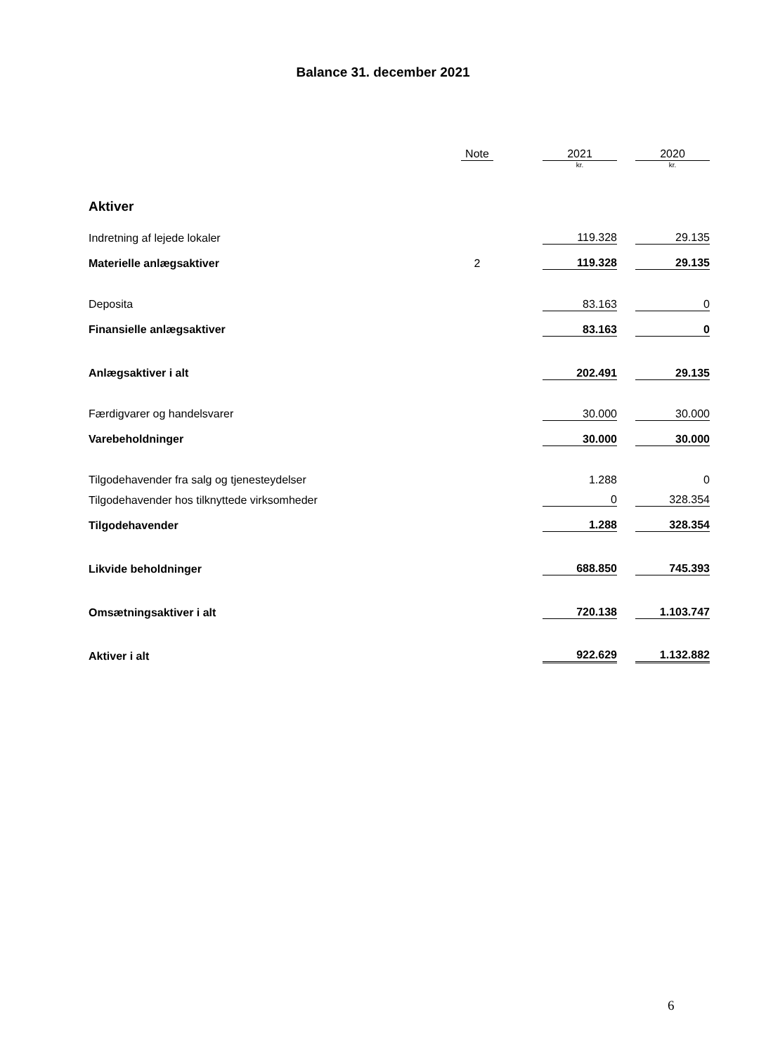Balance 31. december 2021
| | Note | | 2021 | | 2020 |
| --- | --- | --- | --- | --- | --- |
| | | | kr. | | kr. |
| Aktiver | | | | | |
| Indretning af lejede lokaler | | | 119.328 | | 29.135 |
| Materielle anlægsaktiver | 2 | | 119.328 | | 29.135 |
| Deposita | | | 83.163 | | 0 |
| Finansielle anlægsaktiver | | | 83.163 | | 0 |
| Anlægsaktiver i alt | | | 202.491 | | 29.135 |
| Færdigvarer og handelsvarer | | | 30.000 | | 30.000 |
| Varebeholdninger | | | 30.000 | | 30.000 |
| Tilgodehavender fra salg og tjenesteydelser | | | 1.288 | | 0 |
| Tilgodehavender hos tilknyttede virksomheder | | | 0 | | 328.354 |
| Tilgodehavender | | | 1.288 | | 328.354 |
| Likvide beholdninger | | | 688.850 | | 745.393 |
| Omsætningsaktiver i alt | | | 720.138 | | 1.103.747 |
| Aktiver i alt | | | 922.629 | | 1.132.882 |
6